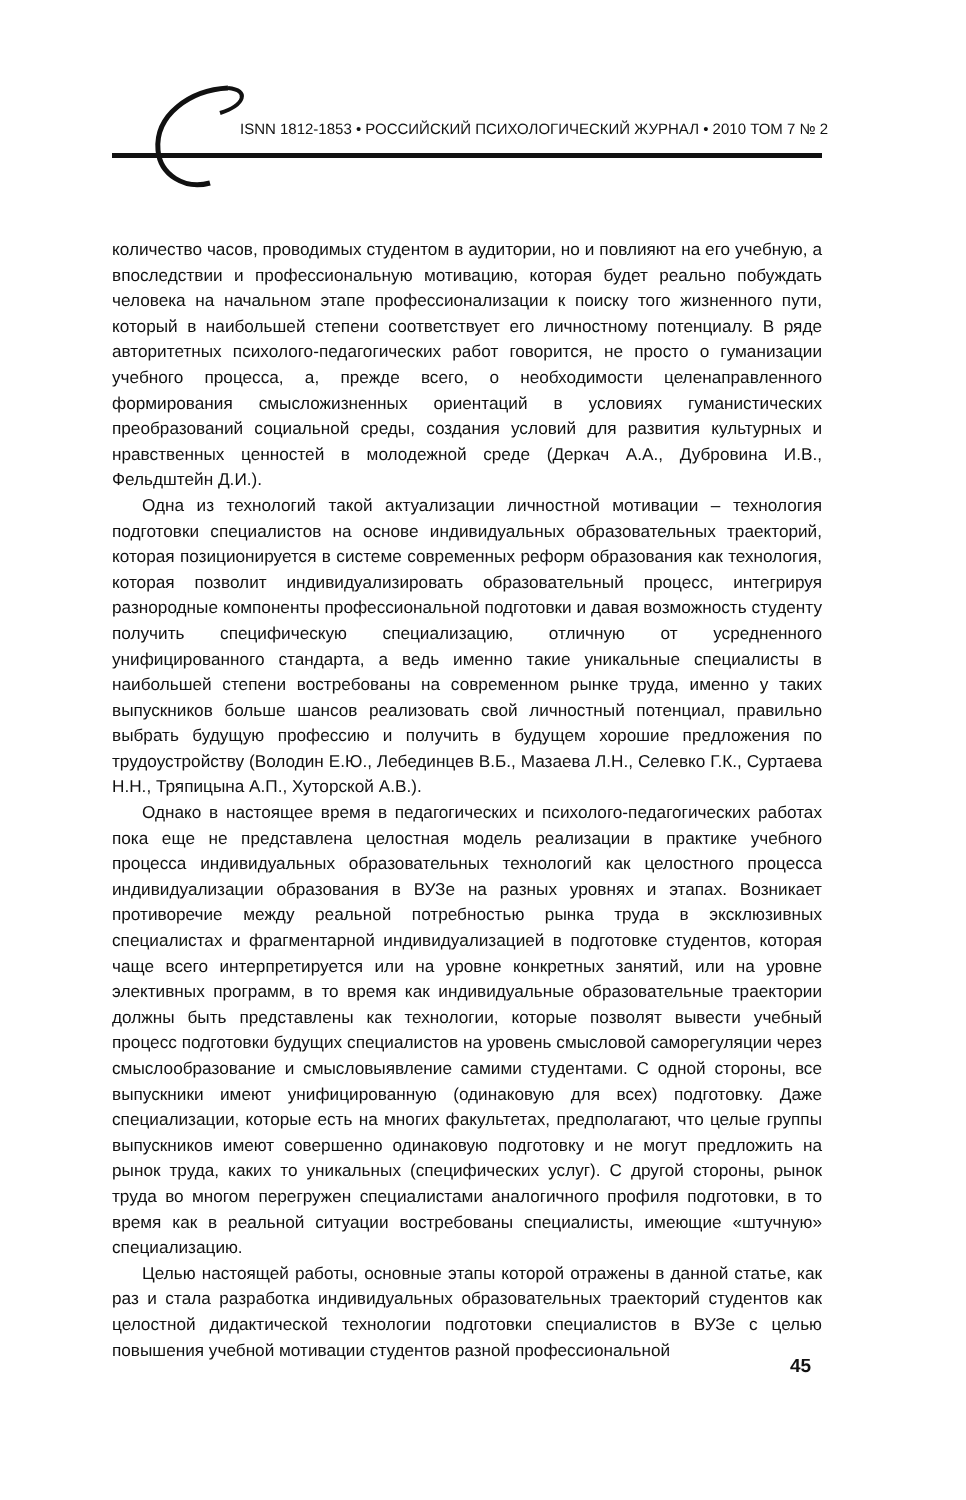ISNN 1812-1853 • РОССИЙСКИЙ ПСИХОЛОГИЧЕСКИЙ ЖУРНАЛ • 2010 ТОМ 7 № 2
количество часов, проводимых студентом в аудитории, но и повлияют на его учебную, а впоследствии и профессиональную мотивацию, которая будет реально побуждать человека на начальном этапе профессионализации к поиску того жизненного пути, который в наибольшей степени соответствует его личностному потенциалу. В ряде авторитетных психолого-педагогических работ говорится, не просто о гуманизации учебного процесса, а, прежде всего, о необходимости целенаправленного формирования смысложизненных ориентаций в условиях гуманистических преобразований социальной среды, создания условий для развития культурных и нравственных ценностей в молодежной среде (Деркач А.А., Дубровина И.В., Фельдштейн Д.И.).
Одна из технологий такой актуализации личностной мотивации – технология подготовки специалистов на основе индивидуальных образовательных траекторий, которая позиционируется в системе современных реформ образования как технология, которая позволит индивидуализировать образовательный процесс, интегрируя разнородные компоненты профессиональной подготовки и давая возможность студенту получить специфическую специализацию, отличную от усредненного унифицированного стандарта, а ведь именно такие уникальные специалисты в наибольшей степени востребованы на современном рынке труда, именно у таких выпускников больше шансов реализовать свой личностный потенциал, правильно выбрать будущую профессию и получить в будущем хорошие предложения по трудоустройству (Володин Е.Ю., Лебединцев В.Б., Мазаева Л.Н., Селевко Г.К., Суртаева Н.Н., Тряпицына А.П., Хуторской А.В.).
Однако в настоящее время в педагогических и психолого-педагогических работах пока еще не представлена целостная модель реализации в практике учебного процесса индивидуальных образовательных технологий как целостного процесса индивидуализации образования в ВУЗе на разных уровнях и этапах. Возникает противоречие между реальной потребностью рынка труда в эксклюзивных специалистах и фрагментарной индивидуализацией в подготовке студентов, которая чаще всего интерпретируется или на уровне конкретных занятий, или на уровне элективных программ, в то время как индивидуальные образовательные траектории должны быть представлены как технологии, которые позволят вывести учебный процесс подготовки будущих специалистов на уровень смысловой саморегуляции через смыслообразование и смысловыявление самими студентами. С одной стороны, все выпускники имеют унифицированную (одинаковую для всех) подготовку. Даже специализации, которые есть на многих факультетах, предполагают, что целые группы выпускников имеют совершенно одинаковую подготовку и не могут предложить на рынок труда, каких то уникальных (специфических услуг). С другой стороны, рынок труда во многом перегружен специалистами аналогичного профиля подготовки, в то время как в реальной ситуации востребованы специалисты, имеющие «штучную» специализацию.
Целью настоящей работы, основные этапы которой отражены в данной статье, как раз и стала разработка индивидуальных образовательных траекторий студентов как целостной дидактической технологии подготовки специалистов в ВУЗе с целью повышения учебной мотивации студентов разной профессиональной
45